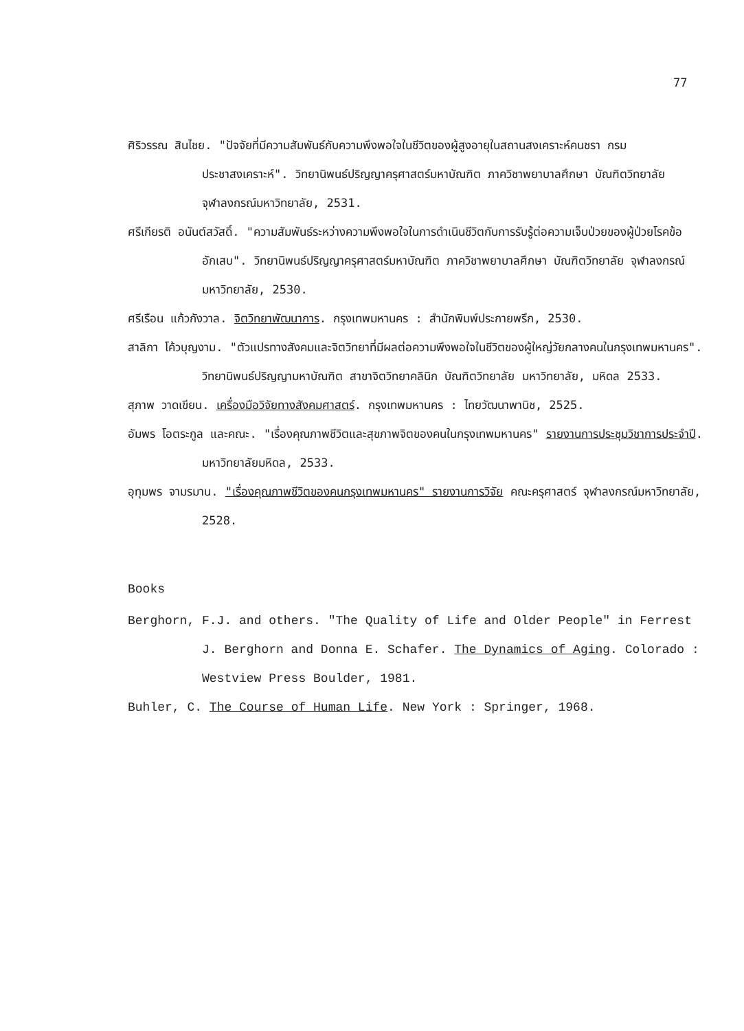77
ศิริวรรณ สินไชย. "ปัจจัยที่มีความสัมพันธ์กับความพึงพอใจในชีวิตของผู้สูงอายุในสถานสงเคราะห์คนชรา กรมประชาสงเคราะห์". วิทยานิพนธ์ปริญญาครุศาสตร์มหาบัณฑิต ภาควิชาพยาบาลศึกษา บัณฑิตวิทยาลัย จุฬาลงกรณ์มหาวิทยาลัย, 2531.
ศรีเกียรติ อนันต์สวัสดิ์. "ความสัมพันธ์ระหว่างความพึงพอใจในการดำเนินชีวิตกับการรับรู้ต่อความเจ็บป่วยของผู้ป่วยโรคข้ออักเสบ". วิทยานิพนธ์ปริญญาครุศาสตร์มหาบัณฑิต ภาควิชาพยาบาลศึกษา บัณฑิตวิทยาลัย จุฬาลงกรณ์มหาวิทยาลัย, 2530.
ศรีเรือน แก้วกังวาล. จิตวิทยาพัฒนาการ. กรุงเทพมหานคร : สำนักพิมพ์ประกายพรึก, 2530.
สาลิกา โค้วบุญงาม. "ตัวแปรทางสังคมและจิตวิทยาที่มีผลต่อความพึงพอใจในชีวิตของผู้ใหญ่วัยกลางคนในกรุงเทพมหานคร". วิทยานิพนธ์ปริญญามหาบัณฑิต สาขาจิตวิทยาคลินิก บัณฑิตวิทยาลัย มหาวิทยาลัย, มหิดล 2533.
สุภาพ วาดเขียน. เครื่องมือวิจัยทางสังคมศาสตร์. กรุงเทพมหานคร : ไทยวัฒนาพานิช, 2525.
อัมพร โอตระกูล และคณะ. "เรื่องคุณภาพชีวิตและสุขภาพจิตของคนในกรุงเทพมหานคร" รายงานการประชุมวิชาการประจำปี. มหาวิทยาลัยมหิดล, 2533.
อุทุมพร จามรมาน. "เรื่องคุณภาพชีวิตของคนกรุงเทพมหานคร" รายงานการวิจัย คณะครุศาสตร์ จุฬาลงกรณ์มหาวิทยาลัย, 2528.
Books
Berghorn, F.J. and others. "The Quality of Life and Older People" in Ferrest J. Berghorn and Donna E. Schafer. The Dynamics of Aging. Colorado : Westview Press Boulder, 1981.
Buhler, C. The Course of Human Life. New York : Springer, 1968.